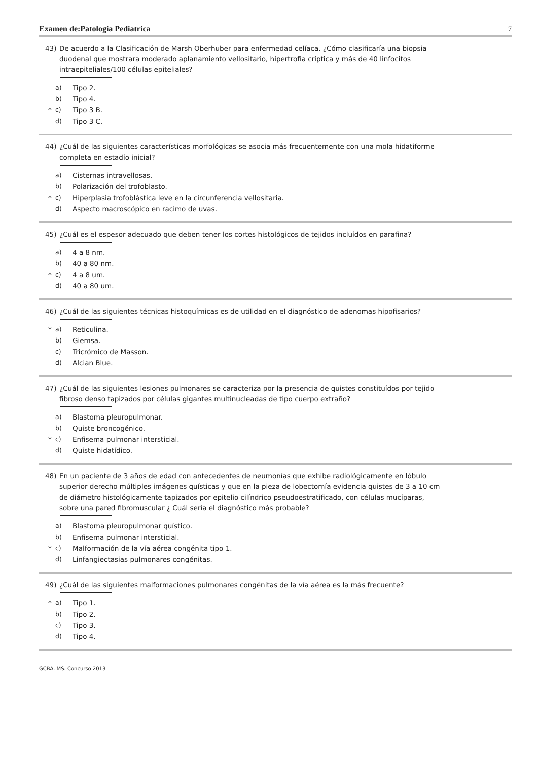Examen de:Patologia Pediatrica 7
43) De acuerdo a la Clasificación de Marsh Oberhuber para enfermedad celíaca. ¿Cómo clasificaría una biopsia duodenal que mostrara moderado aplanamiento vellositario, hipertrofia críptica y más de 40 linfocitos intraepiteliales/100 células epiteliales?
a) Tipo 2.
b) Tipo 4.
* c) Tipo 3 B.
d) Tipo 3 C.
44) ¿Cuál de las siguientes características morfológicas se asocia más frecuentemente con una mola hidatiforme completa en estadío inicial?
a) Cisternas intravellosas.
b) Polarización del trofoblasto.
* c) Hiperplasia trofoblástica leve en la circunferencia vellositaria.
d) Aspecto macroscópico en racimo de uvas.
45) ¿Cuál es el espesor adecuado que deben tener los cortes histológicos de tejidos incluídos en parafina?
a) 4 a 8 nm.
b) 40 a 80 nm.
* c) 4 a 8 um.
d) 40 a 80 um.
46) ¿Cuál de las siguientes técnicas histoquímicas es de utilidad en el diagnóstico de adenomas hipofisarios?
* a) Reticulina.
b) Giemsa.
c) Tricrómico de Masson.
d) Alcian Blue.
47) ¿Cuál de las siguientes lesiones pulmonares se caracteriza por la presencia de quistes constituídos por tejido fibroso denso tapizados por células gigantes multinucleadas de tipo cuerpo extraño?
a) Blastoma pleuropulmonar.
b) Quiste broncogénico.
* c) Enfisema pulmonar intersticial.
d) Quiste hidatídico.
48) En un paciente de 3 años de edad con antecedentes de neumonías que exhibe radiológicamente en lóbulo superior derecho múltiples imágenes quísticas y que en la pieza de lobectomía evidencia quistes de 3 a 10 cm de diámetro histológicamente tapizados por epitelio cilíndrico pseudoestratificado, con células mucíparas, sobre una pared fibromuscular ¿ Cuál sería el diagnóstico más probable?
a) Blastoma pleuropulmonar quístico.
b) Enfisema pulmonar intersticial.
* c) Malformación de la vía aérea congénita tipo 1.
d) Linfangiectasias pulmonares congénitas.
49) ¿Cuál de las siguientes malformaciones pulmonares congénitas de la vía aérea es la más frecuente?
* a) Tipo 1.
b) Tipo 2.
c) Tipo 3.
d) Tipo 4.
GCBA. MS. Concurso 2013